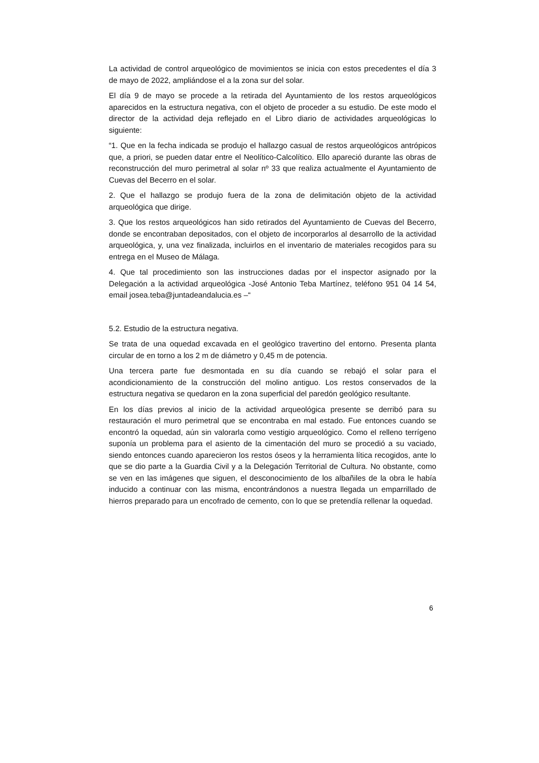La actividad de control arqueológico de movimientos se inicia con estos precedentes el día 3 de mayo de 2022, ampliándose el a la zona sur del solar.
El día 9 de mayo se procede a la retirada del Ayuntamiento de los restos arqueológicos aparecidos en la estructura negativa, con el objeto de proceder a su estudio. De este modo el director de la actividad deja reflejado en el Libro diario de actividades arqueológicas lo siguiente:
“1. Que en la fecha indicada se produjo el hallazgo casual de restos arqueológicos antrópicos que, a priori, se pueden datar entre el Neolítico-Calcolítico. Ello apareció durante las obras de reconstrucción del muro perimetral al solar nº 33 que realiza actualmente el Ayuntamiento de Cuevas del Becerro en el solar.
2. Que el hallazgo se produjo fuera de la zona de delimitación objeto de la actividad arqueológica que dirige.
3. Que los restos arqueológicos han sido retirados del Ayuntamiento de Cuevas del Becerro, donde se encontraban depositados, con el objeto de incorporarlos al desarrollo de la actividad arqueológica, y, una vez finalizada, incluirlos en el inventario de materiales recogidos para su entrega en el Museo de Málaga.
4. Que tal procedimiento son las instrucciones dadas por el inspector asignado por la Delegación a la actividad arqueológica -José Antonio Teba Martínez, teléfono 951 04 14 54, email josea.teba@juntadeandalucia.es –“
5.2. Estudio de la estructura negativa.
Se trata de una oquedad excavada en el geológico travertino del entorno. Presenta planta circular de en torno a los 2 m de diámetro y 0,45 m de potencia.
Una tercera parte fue desmontada en su día cuando se rebajó el solar para el acondicionamiento de la construcción del molino antiguo. Los restos conservados de la estructura negativa se quedaron en la zona superficial del paredón geológico resultante.
En los días previos al inicio de la actividad arqueológica presente se derribó para su restauración el muro perimetral que se encontraba en mal estado. Fue entonces cuando se encontró la oquedad, aún sin valorarla como vestigio arqueológico. Como el relleno terrígeno suponía un problema para el asiento de la cimentación del muro se procedió a su vaciado, siendo entonces cuando aparecieron los restos óseos y la herramienta lítica recogidos, ante lo que se dio parte a la Guardia Civil y a la Delegación Territorial de Cultura. No obstante, como se ven en las imágenes que siguen, el desconocimiento de los albañiles de la obra le había inducido a continuar con las misma, encontrándonos a nuestra llegada un emparrillado de hierros preparado para un encofrado de cemento, con lo que se pretendía rellenar la oquedad.
6